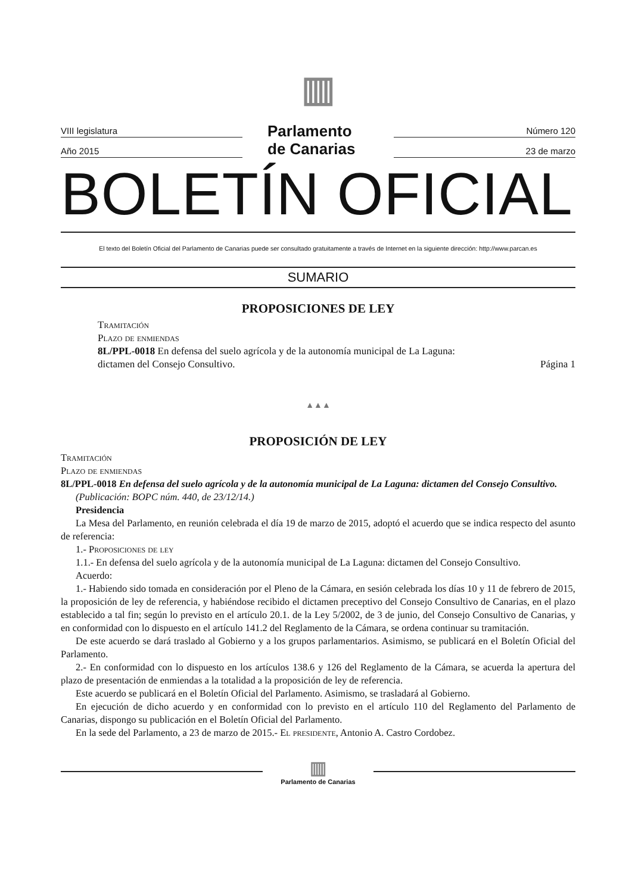VIII legislatura
Año 2015
▥
Parlamento
de Canarias
Número 120
23 de marzo
BOLETÍN OFICIAL
El texto del Boletín Oficial del Parlamento de Canarias puede ser consultado gratuitamente a través de Internet en la siguiente dirección: http://www.parcan.es
SUMARIO
PROPOSICIONES DE LEY
Tramitación
Plazo de enmiendas
8L/PPL-0018 En defensa del suelo agrícola y de la autonomía municipal de La Laguna:
dictamen del Consejo Consultivo. Página 1
▲▲▲
PROPOSICIÓN DE LEY
Tramitación
Plazo de enmiendas
8L/PPL-0018 En defensa del suelo agrícola y de la autonomía municipal de La Laguna: dictamen del Consejo Consultivo.
(Publicación: BOPC núm. 440, de 23/12/14.)
Presidencia
La Mesa del Parlamento, en reunión celebrada el día 19 de marzo de 2015, adoptó el acuerdo que se indica respecto del asunto de referencia:
1.- Proposiciones de ley
1.1.- En defensa del suelo agrícola y de la autonomía municipal de La Laguna: dictamen del Consejo Consultivo.
Acuerdo:
1.- Habiendo sido tomada en consideración por el Pleno de la Cámara, en sesión celebrada los días 10 y 11 de febrero de 2015, la proposición de ley de referencia, y habiéndose recibido el dictamen preceptivo del Consejo Consultivo de Canarias, en el plazo establecido a tal fin; según lo previsto en el artículo 20.1. de la Ley 5/2002, de 3 de junio, del Consejo Consultivo de Canarias, y en conformidad con lo dispuesto en el artículo 141.2 del Reglamento de la Cámara, se ordena continuar su tramitación.
De este acuerdo se dará traslado al Gobierno y a los grupos parlamentarios. Asimismo, se publicará en el Boletín Oficial del Parlamento.
2.- En conformidad con lo dispuesto en los artículos 138.6 y 126 del Reglamento de la Cámara, se acuerda la apertura del plazo de presentación de enmiendas a la totalidad a la proposición de ley de referencia.
Este acuerdo se publicará en el Boletín Oficial del Parlamento. Asimismo, se trasladará al Gobierno.
En ejecución de dicho acuerdo y en conformidad con lo previsto en el artículo 110 del Reglamento del Parlamento de Canarias, dispongo su publicación en el Boletín Oficial del Parlamento.
En la sede del Parlamento, a 23 de marzo de 2015.- El presidente, Antonio A. Castro Cordobez.
▥
Parlamento de Canarias